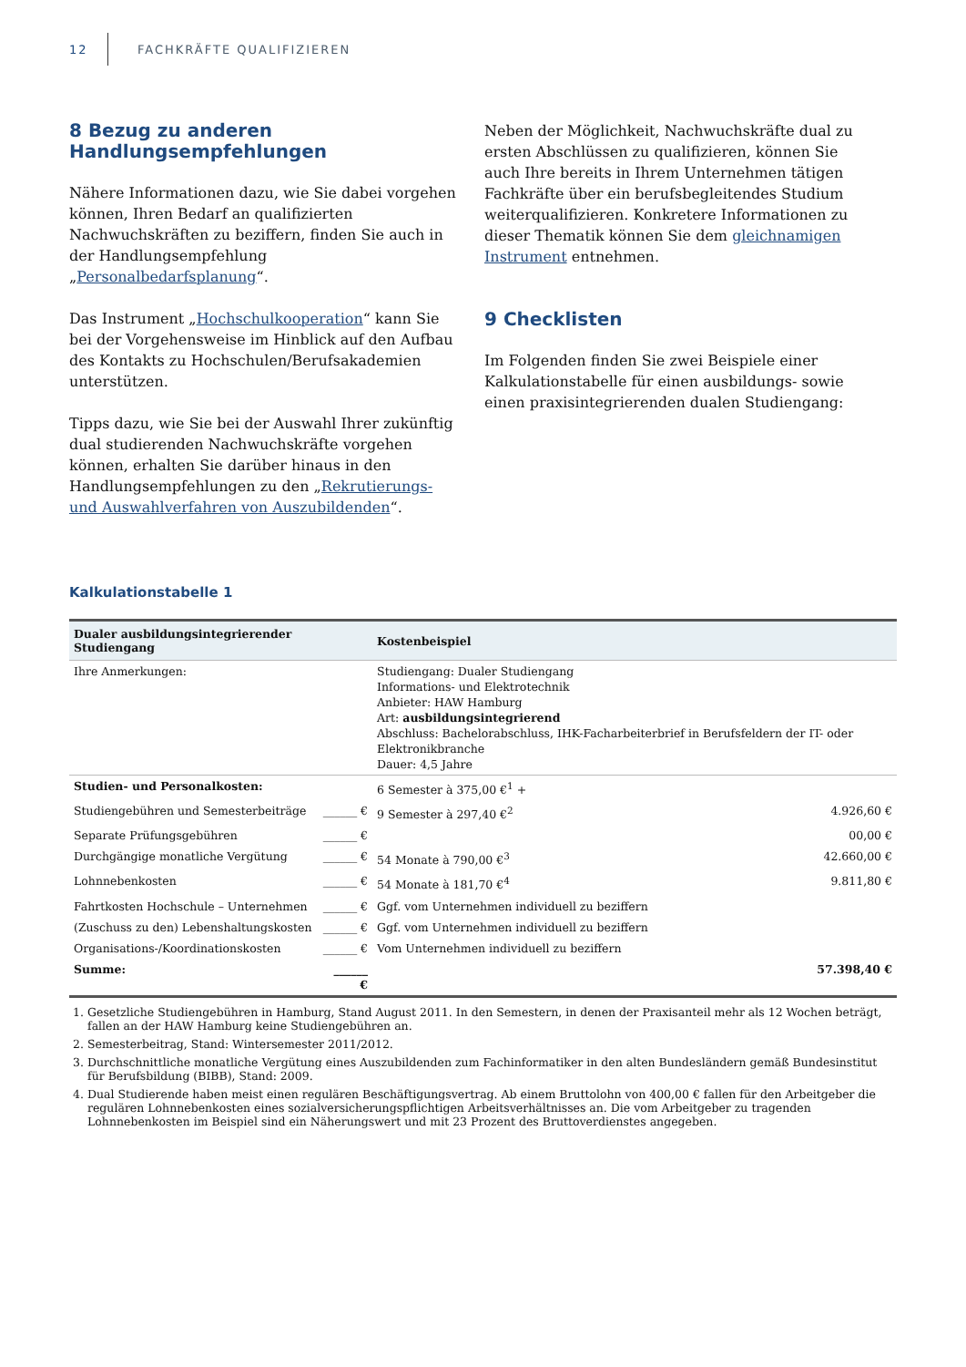12 FACHKRÄFTE QUALIFIZIEREN
8 Bezug zu anderen Handlungsempfehlungen
Nähere Informationen dazu, wie Sie dabei vorgehen können, Ihren Bedarf an qualifizierten Nachwuchskräften zu beziffern, finden Sie auch in der Handlungsempfehlung „Personalbedarfsplanung“.
Das Instrument „Hochschulkooperation“ kann Sie bei der Vorgehensweise im Hinblick auf den Aufbau des Kontakts zu Hochschulen/Berufsakademien unterstützen.
Tipps dazu, wie Sie bei der Auswahl Ihrer zukünftig dual studierenden Nachwuchskräfte vorgehen können, erhalten Sie darüber hinaus in den Handlungsempfehlungen zu den „Rekrutierungs- und Auswahlverfahren von Auszubildenden“.
Neben der Möglichkeit, Nachwuchskräfte dual zu ersten Abschlüssen zu qualifizieren, können Sie auch Ihre bereits in Ihrem Unternehmen tätigen Fachkräfte über ein berufsbegleitendes Studium weiterqualifizieren. Konkretere Informationen zu dieser Thematik können Sie dem gleichnamigen Instrument entnehmen.
9 Checklisten
Im Folgenden finden Sie zwei Beispiele einer Kalkulationstabelle für einen ausbildungs- sowie einen praxisintegrierenden dualen Studiengang:
Kalkulationstabelle 1
| Dualer ausbildungsintegrierender Studiengang | | Kostenbeispiel | |
| --- | --- | --- | --- |
| Ihre Anmerkungen: | | Studiengang: Dualer Studiengang Informations- und Elektrotechnik Anbieter: HAW Hamburg Art: ausbildungsintegrierend Abschluss: Bachelorabschluss, IHK-Facharbeiterbrief in Berufsfeldern der IT- oder Elektronikbranche Dauer: 4,5 Jahre | |
| Studien- und Personalkosten: | | 6 Semester à 375,00 €<sup>1</sup> + | |
| Studiengebühren und Semesterbeiträge | ______ € | 9 Semester à 297,40 €<sup>2</sup> | 4.926,60 € |
| Separate Prüfungsgebühren | ______ € | | 00,00 € |
| Durchgängige monatliche Vergütung | ______ € | 54 Monate à 790,00 €<sup>3</sup> | 42.660,00 € |
| Lohnnebenkosten | ______ € | 54 Monate à 181,70 €<sup>4</sup> | 9.811,80 € |
| Fahrtkosten Hochschule – Unternehmen | ______ € | Ggf. vom Unternehmen individuell zu beziffern | |
| (Zuschuss zu den) Lebenshaltungskosten | ______ € | Ggf. vom Unternehmen individuell zu beziffern | |
| Organisations-/Koordinationskosten | ______ € | Vom Unternehmen individuell zu beziffern | |
| Summe: | ______ € | | 57.398,40 € |
1. Gesetzliche Studiengebühren in Hamburg, Stand August 2011. In den Semestern, in denen der Praxisanteil mehr als 12 Wochen beträgt, fallen an der HAW Hamburg keine Studiengebühren an.
2. Semesterbeitrag, Stand: Wintersemester 2011/2012.
3. Durchschnittliche monatliche Vergütung eines Auszubildenden zum Fachinformatiker in den alten Bundesländern gemäß Bundesinstitut für Berufsbildung (BIBB), Stand: 2009.
4. Dual Studierende haben meist einen regulären Beschäftigungsvertrag. Ab einem Bruttolohn von 400,00 € fallen für den Arbeitgeber die regulären Lohnnebenkosten eines sozialversicherungspflichtigen Arbeitsverhältnisses an. Die vom Arbeitgeber zu tragenden Lohnnebenkosten im Beispiel sind ein Näherungswert und mit 23 Prozent des Bruttoverdienstes angegeben.